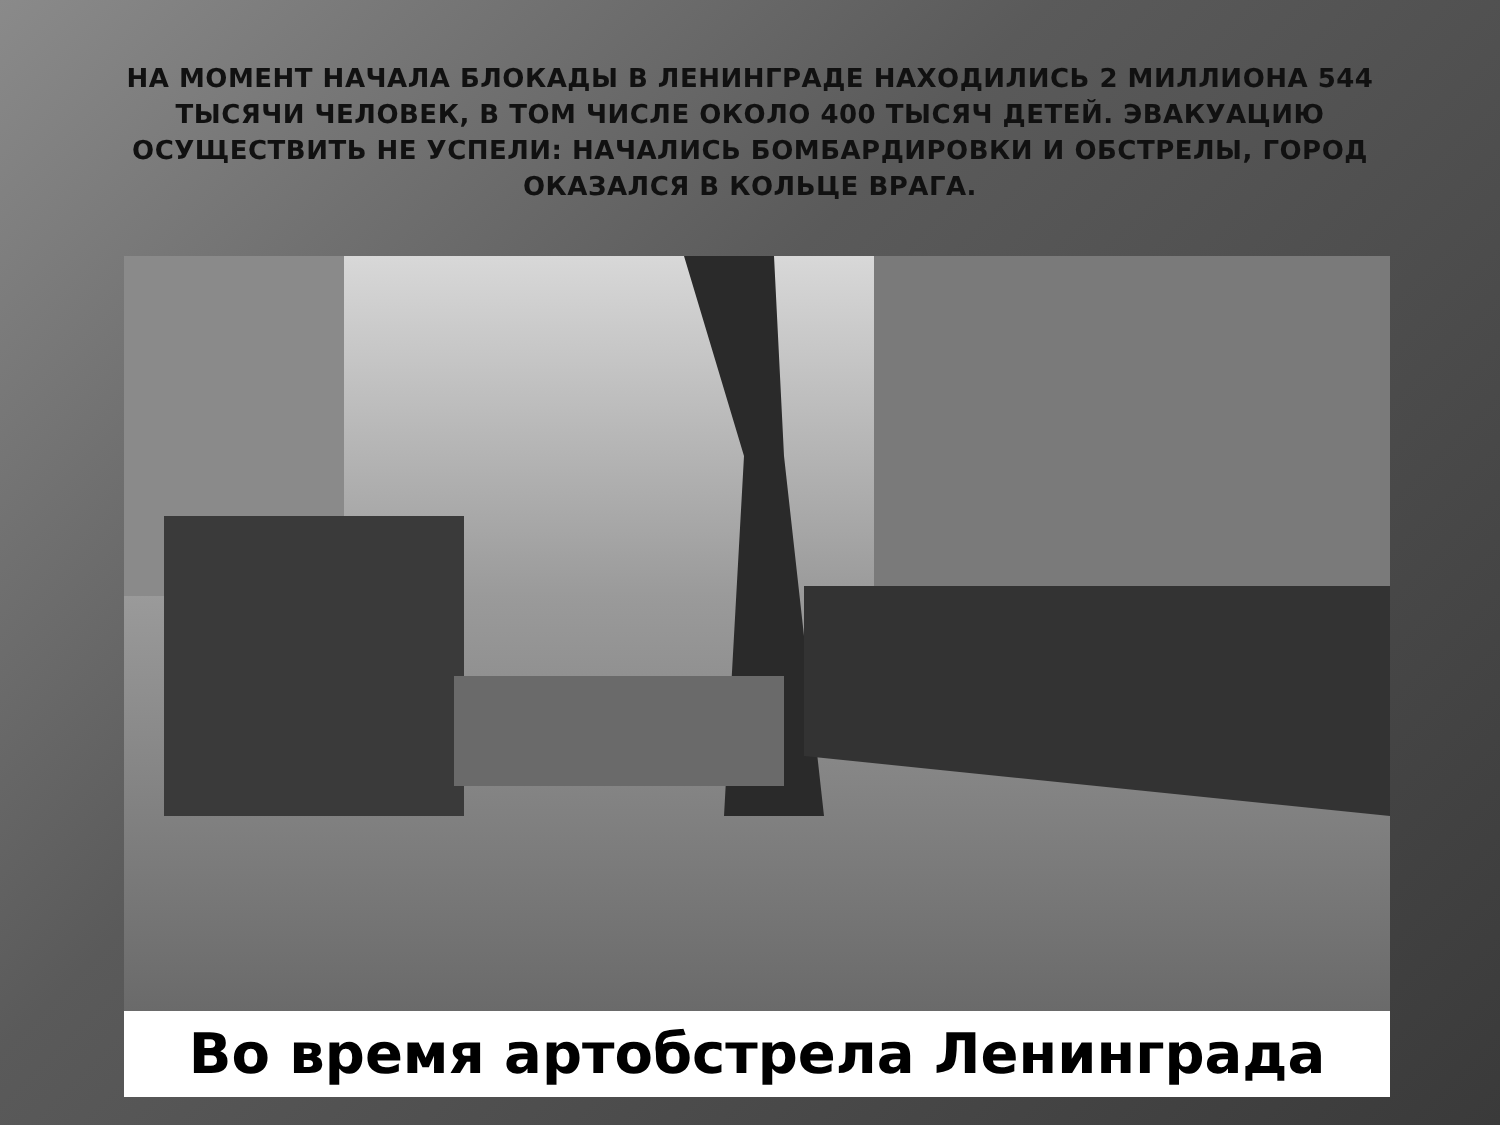НА МОМЕНТ НАЧАЛА БЛОКАДЫ В ЛЕНИНГРАДЕ НАХОДИЛИСЬ 2 МИЛЛИОНА 544 ТЫСЯЧИ ЧЕЛОВЕК, В ТОМ ЧИСЛЕ ОКОЛО 400 ТЫСЯЧ ДЕТЕЙ. ЭВАКУАЦИЮ ОСУЩЕСТВИТЬ НЕ УСПЕЛИ: НАЧАЛИСЬ БОМБАРДИРОВКИ И ОБСТРЕЛЫ, ГОРОД ОКАЗАЛСЯ В КОЛЬЦЕ ВРАГА.
Во время артобстрела Ленинграда